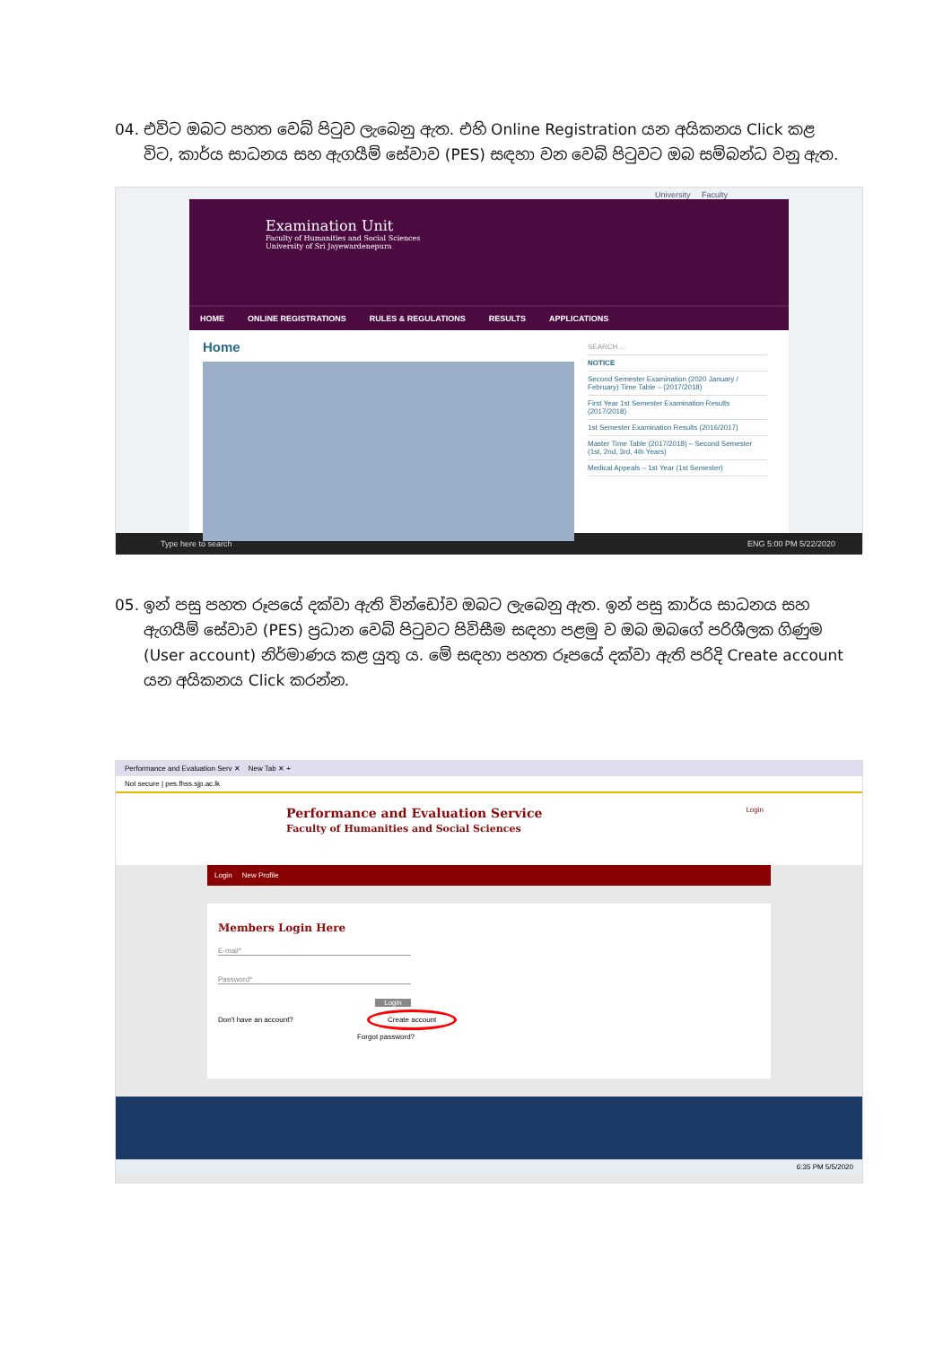04. එවිට ඔබට පහත වෙබ් පිටුව ලැබෙනු ඇත. එහි Online Registration යන අයිකනය Click කළ විට, කාර්ය සාධනය සහ ඇගයීම් සේවාව (PES) සඳහා වන වෙබ් පිටුවට ඔබ සම්බන්ධ වනු ඇත.
University Faculty
Examination Unit
Faculty of Humanities and Social Sciences
University of Sri Jayewardenepura
HOME ONLINE REGISTRATIONS RULES & REGULATIONS RESULTS APPLICATIONS
Home
SEARCH ...
NOTICE
Second Semester Examination (2020 January / February) Time Table – (2017/2018)
First Year 1st Semester Examination Results (2017/2018)
1st Semester Examination Results (2016/2017)
Master Time Table (2017/2018) – Second Semester (1st, 2nd, 3rd, 4th Years)
Medical Appeals – 1st Year (1st Semester)
Type here to search ENG 5:00 PM 5/22/2020
05. ඉන් පසු පහත රූපයේ දක්වා ඇති වින්ඩෝව ඔබට ලැබෙනු ඇත. ඉන් පසු කාර්ය සාධනය සහ ඇගයීම් සේවාව (PES) ප්‍රධාන වෙබ් පිටුවට පිවිසීම සඳහා පළමු ව ඔබ ඔබගේ පරිශීලක ගිණුම (User account) නිර්මාණය කළ යුතු ය. මේ සඳහා පහත රූපයේ දක්වා ඇති පරිදි Create account යන අයිකනය Click කරන්න.
Performance and Evaluation Serv ✕ New Tab ✕ +
Not secure | pes.fhss.sjp.ac.lk
Performance and Evaluation Service Login
Faculty of Humanities and Social Sciences
Login New Profile
Members Login Here
E-mail*
Password*
Login
Don't have an account? Create account
Forgot password?
6:35 PM 5/5/2020